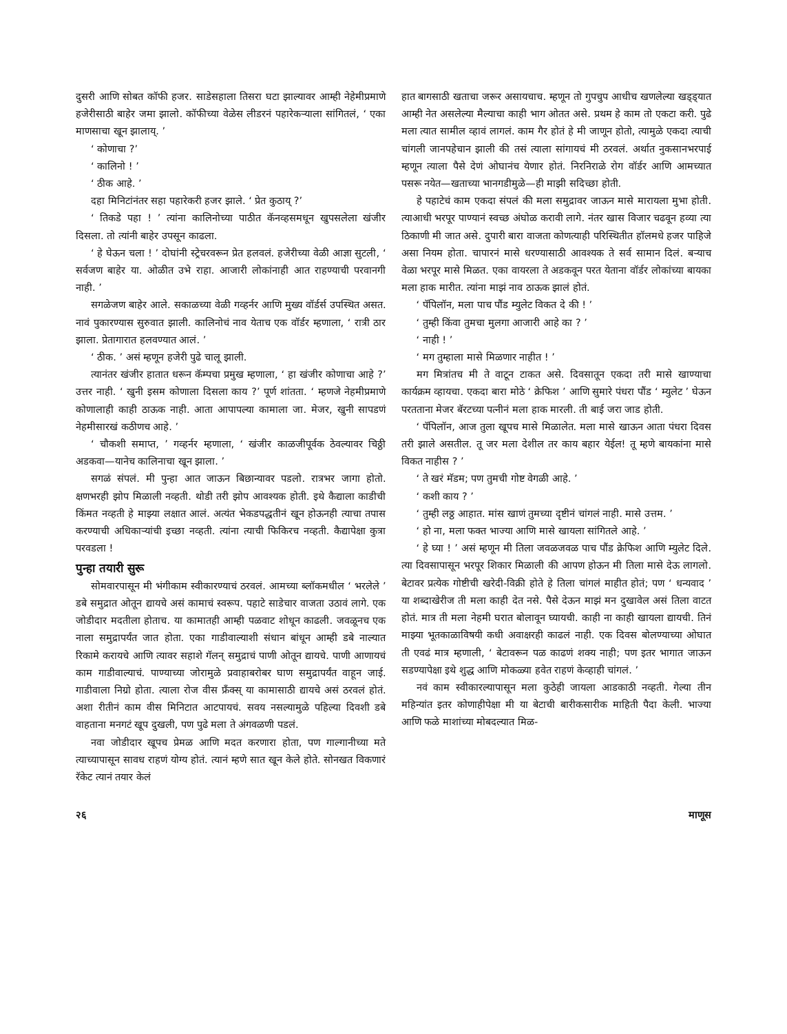दुसरी आणि सोबत कॉफी हजर. साडेसहाला तिसरा घटा झाल्यावर आम्ही नेहेमीप्रमाणे हजेरीसाठी बाहेर जमा झालो. कॉफीच्या वेळेस लीडरनं पहारेकऱ्याला सांगितलं, ‘ एका माणसाचा खून झालाय्. ’
‘ कोणाचा ?’
‘ कालिनो ! ’
‘ ठीक आहे. ’
दहा मिनिटांनंतर सहा पहारेकरी हजर झाले. ‘ प्रेत कुठाय् ?’
‘ तिकडे पहा ! ’ त्यांना कालिनोच्या पाठीत कॅनव्हसमधून खुपसलेला खंजीर दिसला. तो त्यांनी बाहेर उपसून काढला.
‘ हे घेऊन चला ! ’ दोघांनी स्ट्रेचरवरून प्रेत हलवलं. हजेरीच्या वेळी आज्ञा सुटली, ‘ सर्वजण बाहेर या. ओळीत उभे राहा. आजारी लोकांनाही आत राहण्याची परवानगी नाही. ’
सगळेजण बाहेर आले. सकाळच्या वेळी गव्हर्नर आणि मुख्य वॉर्डर्स उपस्थित असत. नावं पुकारण्यास सुरुवात झाली. कालिनोचं नाव येताच एक वॉर्डर म्हणाला, ‘ रात्री ठार झाला. प्रेतागारात हलवण्यात आलं. ’
‘ ठीक. ’ असं म्हणून हजेरी पुढे चालू झाली.
त्यानंतर खंजीर हातात धरून कॅम्पचा प्रमुख म्हणाला, ‘ हा खंजीर कोणाचा आहे ?’ उत्तर नाही. ‘ खुनी इसम कोणाला दिसला काय ?’ पूर्ण शांतता. ‘ म्हणजे नेहमीप्रमाणे कोणालाही काही ठाऊक नाही. आता आपापल्या कामाला जा. मेजर, खुनी सापडणं नेहमीसारखं कठीणच आहे. ’
‘ चौकशी समाप्त, ’ गव्हर्नर म्हणाला, ‘ खंजीर काळजीपूर्वक ठेवल्यावर चिठ्ठी अडकवा—यानेच कालिनाचा खून झाला. ’
सगळं संपलं. मी पुन्हा आत जाऊन बिछान्यावर पडलो. रात्रभर जागा होतो. क्षणभरही झोप मिळाली नव्हती. थोडी तरी झोप आवश्यक होती. इथे कैद्याला काडीची किंमत नव्हती हे माझ्या लक्षात आलं. अत्यंत भेकडपद्धतीनं खून होऊनही त्याचा तपास करण्याची अधिकाऱ्यांची इच्छा नव्हती. त्यांना त्याची फिकिरच नव्हती. कैद्यापेक्षा कुत्रा परवडला !
पुन्हा तयारी सुरू
सोमवारपासून मी भंगीकाम स्वीकारण्याचं ठरवलं. आमच्या ब्लॉकमधील ‘ भरलेले ’ डबे समुद्रात ओतून द्यायचे असं कामाचं स्वरूप. पहाटे साडेचार वाजता उठावं लागे. एक जोडीदार मदतीला होताच. या कामातही आम्ही पळवाट शोधून काढली. जवळूनच एक नाला समुद्रापर्यंत जात होता. एका गाडीवाल्याशी संधान बांधून आम्ही डबे नाल्यात रिकामे करायचे आणि त्यावर सहाशे गॅलन् समुद्राचं पाणी ओतून द्यायचे. पाणी आणायचं काम गाडीवाल्याचं. पाण्याच्या जोरामुळे प्रवाहाबरोबर घाण समुद्रापर्यंत वाहून जाई. गाडीवाला निग्रो होता. त्याला रोज वीस फ्रॅंक्स् या कामासाठी द्यायचे असं ठरवलं होतं. अशा रीतीनं काम वीस मिनिटात आटपायचं. सवय नसल्यामुळे पहिल्या दिवशी डबे वाहताना मनगटं खूप दुखली, पण पुढे मला ते अंगवळणी पडलं.
नवा जोडीदार खूपच प्रेमळ आणि मदत करणारा होता, पण गाल्गानीच्या मते त्याच्यापासून सावध राहणं योग्य होतं. त्यानं म्हणे सात खून केले होते. सोनखत विकणारं रॅकेट त्यानं तयार केलं
हात बागसाठी खताचा जरूर असायचाच. म्हणून तो गुपचुप आधीच खणलेल्या खड्ड्यात आम्ही नेत असलेल्या मैल्याचा काही भाग ओतत असे. प्रथम हे काम तो एकटा करी. पुढे मला त्यात सामील व्हावं लागलं. काम गैर होतं हे मी जाणून होतो, त्यामुळे एकदा त्याची चांगली जानपहेचान झाली की तसं त्याला सांगायचं मी ठरवलं. अर्थात नुकसानभरपाई म्हणून त्याला पैसे देणं ओघानंच येणार होतं. निरनिराळे रोग वॉर्डर आणि आमच्यात पसरू नयेत—खताच्या भानगडीमुळे—ही माझी सदिच्छा होती.
हे पहाटेचं काम एकदा संपलं की मला समुद्रावर जाऊन मासे मारायला मुभा होती. त्याआधी भरपूर पाण्यानं स्वच्छ अंघोळ करावी लागे. नंतर खास विजार चढवून हव्या त्या ठिकाणी मी जात असे. दुपारी बारा वाजता कोणत्याही परिस्थितीत हॉलमधे हजर पाहिजे असा नियम होता. चापारनं मासे धरण्यासाठी आवश्यक ते सर्व सामान दिलं. बऱ्याच वेळा भरपूर मासे मिळत. एका वायरला ते अडकवून परत येताना वॉर्डर लोकांच्या बायका मला हाक मारीत. त्यांना माझं नाव ठाऊक झालं होतं.
‘ पॅपिलॉन, मला पाच पौंड म्युलेट विकत दे की ! ’
‘ तुम्ही किंवा तुमचा मुलगा आजारी आहे का ? ’
‘ नाही ! ’
‘ मग तुम्हाला मासे मिळणार नाहीत ! ’
मग मित्रांतच मी ते वाटून टाकत असे. दिवसातून एकदा तरी मासे खाण्याचा कार्यक्रम व्हायचा. एकदा बारा मोठे ‘ क्रेफिश ’ आणि सुमारे पंधरा पौंड ‘ म्युलेट ’ घेऊन परतताना मेजर बॅरटच्या पत्नीनं मला हाक मारली. ती बाई जरा जाड होती.
‘ पॅपिलॉन, आज तुला खूपच मासे मिळालेत. मला मासे खाऊन आता पंधरा दिवस तरी झाले असतील. तू जर मला देशील तर काय बहार येईल! तू म्हणे बायकांना मासे विकत नाहीस ? ’
‘ ते खरं मॅडम; पण तुमची गोष्ट वेगळी आहे. ’
‘ कशी काय ? ’
‘ तुम्ही लठ्ठ आहात. मांस खाणं तुमच्या दृष्टीनं चांगलं नाही. मासे उत्तम. ’
‘ हो ना, मला फक्त भाज्या आणि मासे खायला सांगितले आहे. ’
‘ हे घ्या ! ’ असं म्हणून मी तिला जवळजवळ पाच पौंड क्रेफिश आणि म्युलेट दिले. त्या दिवसापासून भरपूर शिकार मिळाली की आपण होऊन मी तिला मासे देऊ लागलो. बेटावर प्रत्येक गोष्टीची खरेदी-विक्री होते हे तिला चांगलं माहीत होतं; पण ‘ धन्यवाद ’ या शब्दाखेरीज ती मला काही देत नसे. पैसे देऊन माझं मन दुखावेल असं तिला वाटत होतं. मात्र ती मला नेहमी घरात बोलावून घ्यायची. काही ना काही खायला द्यायची. तिनं माझ्या भूतकाळाविषयी कधी अवाक्षरही काढलं नाही. एक दिवस बोलण्याच्या ओघात ती एवढं मात्र म्हणाली, ‘ बेटावरून पळ काढणं शक्य नाही; पण इतर भागात जाऊन सडण्यापेक्षा इथे शुद्ध आणि मोकळ्या हवेत राहणं केव्हाही चांगलं. ’
नवं काम स्वीकारल्यापासून मला कुठेही जायला आडकाठी नव्हती. गेल्या तीन महिन्यांत इतर कोणाहीपेक्षा मी या बेटाची बारीकसारीक माहिती पैदा केली. भाज्या आणि फळे माशांच्या मोबदल्यात मिळ-
२६ माणूस